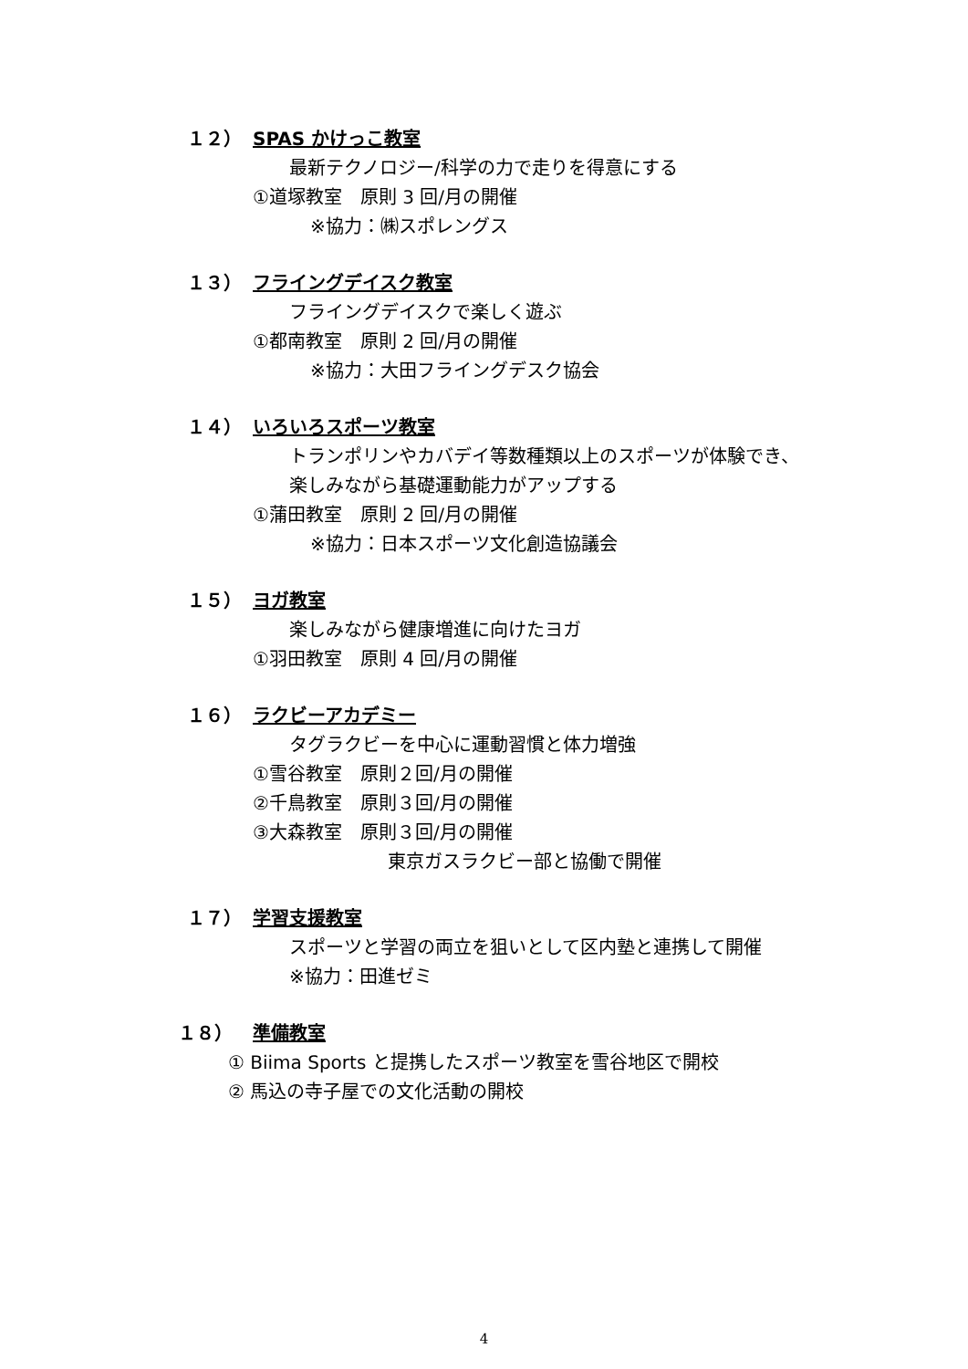１２） SPAS かけっこ教室
最新テクノロジー/科学の力で走りを得意にする
①道塚教室　原則 3 回/月の開催
※協力：㈱スポレングス
１３） フライングデイスク教室
フライングデイスクで楽しく遊ぶ
①都南教室　原則 2 回/月の開催
※協力：大田フライングデスク協会
１４） いろいろスポーツ教室
トランポリンやカバデイ等数種類以上のスポーツが体験でき、
楽しみながら基礎運動能力がアップする
①蒲田教室　原則 2 回/月の開催
※協力：日本スポーツ文化創造協議会
１５） ヨガ教室
楽しみながら健康増進に向けたヨガ
①羽田教室　原則 4 回/月の開催
１６） ラクビーアカデミー
タグラクビーを中心に運動習慣と体力増強
①雪谷教室　原則２回/月の開催
②千鳥教室　原則３回/月の開催
③大森教室　原則３回/月の開催
東京ガスラクビー部と協働で開催
１７） 学習支援教室
スポーツと学習の両立を狙いとして区内塾と連携して開催
※協力：田進ゼミ
１８） 準備教室
① Biima Sports と提携したスポーツ教室を雪谷地区で開校
② 馬込の寺子屋での文化活動の開校
4